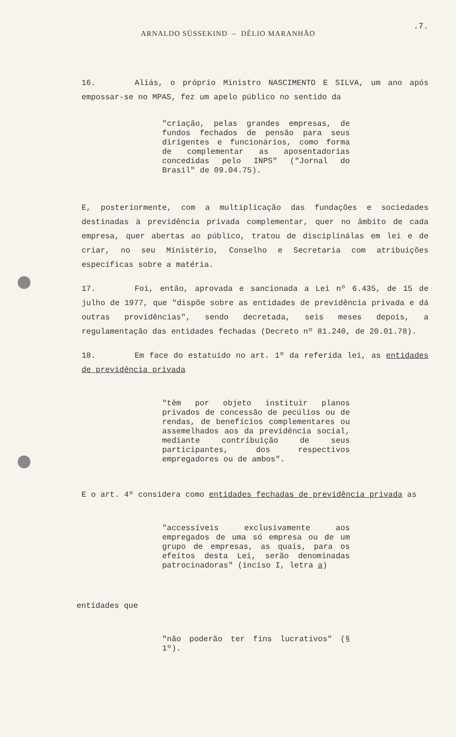.7.
ARNALDO SÜSSEKIND – DÉLIO MARANHÃO
16. Aliás, o próprio Ministro NASCIMENTO E SILVA, um ano após empossar-se no MPAS, fez um apelo público no sentido da
"criação, pelas grandes empresas, de fundos fechados de pensão para seus dirigentes e funcionários, como forma de complementar as aposentadorias concedidas pelo INPS" ("Jornal do Brasil" de 09.04.75).
E, posteriormente, com a multiplicação das fundações e sociedades destinadas à previdência privada complementar, quer no âmbito de cada empresa, quer abertas ao público, tratou de disciplinálas em lei e de criar, no seu Ministério, Conselho e Secretaria com atribuições específicas sobre a matéria.
17. Foi, então, aprovada e sancionada a Lei nº 6.435, de 15 de julho de 1977, que "dispõe sobre as entidades de previdência privada e dá outras providências", sendo decretada, seis meses depois, a regulamentação das entidades fechadas (Decreto nº 81.240, de 20.01.78).
18. Em face do estatuído no art. 1º da referida lei, as entidades de previdência privada
"têm por objeto instituir planos privados de concessão de pecúlios ou de rendas, de benefícios complementares ou assemelhados aos da previdência social, mediante contribuição de seus participantes, dos respectivos empregadores ou de ambos".
E o art. 4º considera como entidades fechadas de previdência privada as
"accessíveis exclusivamente aos empregados de uma só empresa ou de um grupo de empresas, as quais, para os efeitos desta Lei, serão denominadas patrocinadoras" (inciso I, letra a)
entidades que
"não poderão ter fins lucrativos" (§ 1º).